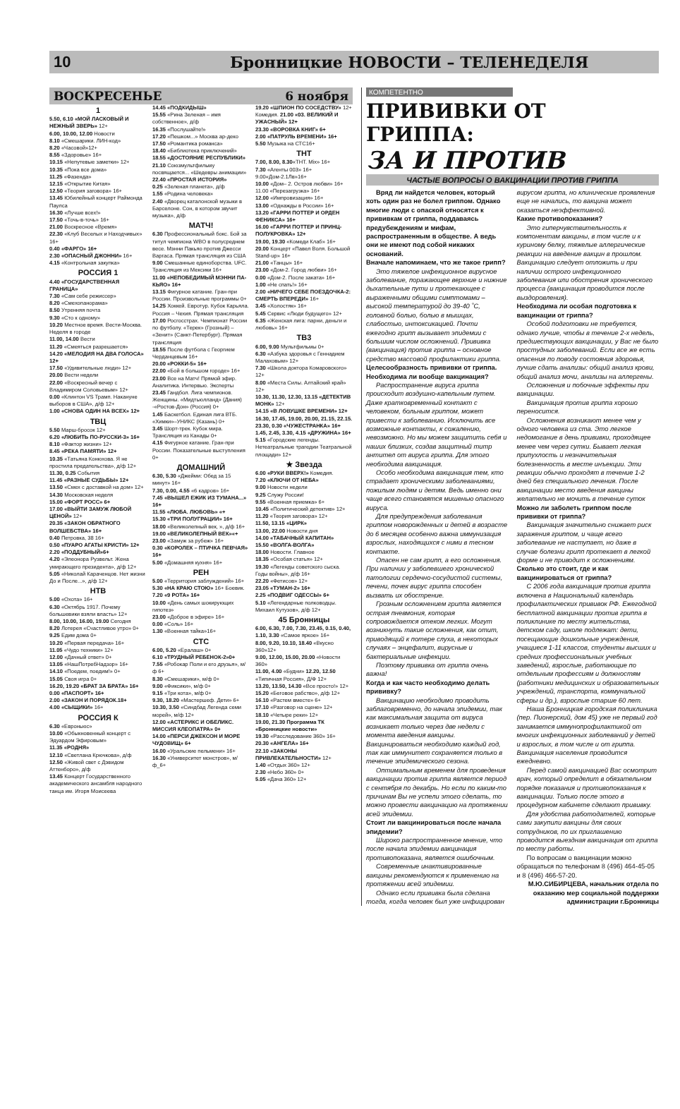10 Бронницкие НОВОСТИ – ТЕЛЕНЕДЕЛЯ
ВОСКРЕСЕНЬЕ 6 ноября
1
5.50, 6.10 «МОЙ ЛАСКОВЫЙ И НЕЖНЫЙ ЗВЕРЬ» 12+
6.00, 10.00, 12.00 Новости
8.10 «Смешарики. ЛИН-код»
8.20 «Часовой»12+
8.55 «Здоровье» 16+
10.15 «Непутевые заметки» 12+
10.35 «Пока все дома»
11.25 «Фазенда»
12.15 «Открытие Китая»
12.50 «Теория заговора» 16+
13.45 Юбилейный концерт Раймонда Паулса
16.30 «Лучше всех!»
17.50 «Точь-в-точь» 16+
21.00 Воскресное «Время»
22.30 «Клуб Веселых и Находчивых» 16+
0.40 «ФАРГО» 16+
2.30 «ОПАСНЫЙ ДЖОННИ» 16+
4.15 «Контрольная закупка»
РОССИЯ 1
4.40 «ГОСУДАРСТВЕННАЯ ГРАНИЦА»
7.30 «Сам себе режиссер»
8.20 «Смехопанорама»
8.50 Утренняя почта
9.30 «Сто к одному»
10.20 Местное время. Вести-Москва. Неделя в городе
11.00, 14.00 Вести
11.20 «Смеяться разрешается»
14.20 «МЕЛОДИЯ НА ДВА ГОЛОСА» 12+
17.50 «Удивительные люди» 12+
20.00 Вести недели
22.00 «Воскресный вечер с Владимиром Соловьевым» 12+
0.00 «Клинтон VS Трамп. Накануне выборов в США», д/ф 12+
1.00 «СНОВА ОДИН НА ВСЕХ» 12+
ТВЦ
5.50 Марш-бросок 12+
6.20 «ЛЮБИТЬ ПО-РУССКИ-3» 16+
8.10 «Фактор жизни» 12+
8.45 «РЕКА ПАМЯТИ» 12+
10.35 «Татьяна Конюхова. Я не простила предательства», д/ф 12+
11.30, 0.25 События
11.45 «РАЗНЫЕ СУДЬБЫ» 12+
13.50 «Смех с доставкой на дом» 12+
14.30 Московская неделя
15.00 «ФОРТ РОСС» 6+
17.00 «ВЫЙТИ ЗАМУЖ ЛЮБОЙ ЦЕНОЙ» 12+
20.35 «ЗАКОН ОБРАТНОГО ВОЛШЕБСТВА» 16+
0.40 Петровка, 38 16+
0.50 «ПУАРО АГАТЫ КРИСТИ» 12+
2.20 «ПОДДУБНЫЙ»6+
4.20 «Элеонора Рузвельт. Жена умирающего президента», д/ф 12+
5.05 «Николай Караченцов. Нет жизни До и После...», д/ф 12+
НТВ
5.00 «Охота» 16+
6.30 «Октябрь 1917. Почему большевики взяли власть» 12+
8.00, 10.00, 16.00, 19.00 Сегодня
8.20 Лотерея «Счастливое утро» 0+
9.25 Едим дома 0+
10.20 «Первая передача» 16+
11.05 «Чудо техники» 12+
12.00 «Дачный ответ» 0+
13.05 «НашПотребНадзор» 16+
14.10 «Поедем, поедим!» 0+
15.05 Своя игра 0+
16.20, 19.20 «БРАТ ЗА БРАТА» 16+
0.00 «ПАСПОРТ» 16+
2.00 «ЗАКОН И ПОРЯДОК.18+
4.00 «СЫЩИКИ» 16+
РОССИЯ К
6.30 «Евроньюс»
10.00 «Обыкновенный концерт с Эдуардом Эфировым»
11.35 «РОДНЯ»
12.10 «Светлана Крючкова», д/ф
12.50 «Живой свет с Дэвидом Аттенборо», д/ф
13.45 Концерт Государственного академического ансамбля народного танца им. Игоря Моисеева
14.45 «ПОДКИДЫШ»
15.55 «Рина Зеленая – имя собственное», д/ф
16.35 «Послушайте!»
17.20 «Пешком...» Москва ар-деко
17.50 «Романтика романса»
18.40 «Библиотека приключений»
18.55 «ДОСТОЯНИЕ РЕСПУБЛИКИ»
21.10 Союзмультфильму посвящается... «Шедевры анимации»
22.40 «ПРОСТАЯ ИСТОРИЯ»
0.25 «Зеленая планета», д/ф
1.55 «Родина человека»
2.40 «Дворец каталонской музыки в Барселоне. Сон, в котором звучит музыка», д/ф
МАТЧ!
6.30 Профессиональный бокс. Бой за титул чемпиона WBO в полусреднем весе. Мэнни Пакьяо против Джесси Варгаса. Прямая трансляция из США
9.00 Смешанные единоборства. UFC. Трансляция из Мексики 16+
11.00 «НЕПОБЕДИМЫЙ МЭННИ ПА-КЬЯО» 16+
13.15 Фигурное катание. Гран-при России. Произвольные программы 0+
14.25 Хоккей. Евротур. Кубок Карьяла. Россия – Чехия. Прямая трансляция
17.00 Росгосстрах. Чемпионат России по футболу. «Терек» (Грозный) – «Зенит» (Санкт-Петербург). Прямая трансляция
18.55 После футбола с Георгием Черданцевым 16+
20.00 «РОККИ-5» 16+
22.00 «Бой в большом городе» 16+
23.00 Все на Матч! Прямой эфир. Аналитика. Интервью. Эксперты
23.45 Гандбол. Лига чемпионов. Женщины. «Мидтьюлланд» (Дания) -«Ростов-Дон» (Россия) 0+
1.45 Баскетбол. Единая лига ВТБ. «Химки»–УНИКС (Казань) 0+
3.45 Шорт-трек. Кубок мира. Трансляция из Канады 0+
4.15 Фигурное катание. Гран-при России. Показательные выступления 0+
ДОМАШНИЙ
6.30, 5.30 «Джейми: Обед за 15 минут» 16+
7.30, 0.00, 4.55 «6 кадров» 16+
7.45 «ВЫШЕЛ ЕЖИК ИЗ ТУМАНА...» 16+
11.55 «ЛЮБА. ЛЮБОВЬ» «+
15.30 «ТРИ ПОЛУГРАЦИИ» 16+
18.00 «Великолепный век, », д/ф 16+
19.00 «ВЕЛИКОЛЕПНЫЙ ВЕК»«+
23.00 «Замуж за рубеж» 16+
0.30 «КОРОЛЕК – ПТИЧКА ПЕВЧАЯ» 16+
5.00 «Домашняя кухня» 16+
РЕН
5.00 «Территория заблуждений» 16+
5.30 «НА КРАЮ СТОЮ» 16+ Боевик. 7.20 «9 РОТА» 16+
10.00 «День самых шокирующих гипотез»
23.00 «Доброе в эфире» 16+
0.00 «Соль» 16+
1.30 «Военная тайка»16+
СТС
6.00, 5.20 «Ералаш» 0+
6.10 «ТРУДНЫЙ РЕБЕНОК-2»0+
7.55 «Робокар Поли и его друзья», м/ф 6+
8.30 «Смешарики», м/ф 0+
9.00 «Фиксики», м/ф 0+
9.15 «Три кота», м/ф 0+
9.30, 18.20 «Мастершеф. Дети» 6+
10.30, 3.50 «Синдбад Легенда семи морей», м/ф 12+
12.00 «АСТЕРИКС И ОБЕЛИКС. МИССИЯ КЛЕОПАТРА» 0+
14.00 «ПЕРСИ ДЖЕКСОН И МОРЕ ЧУДОВИЩ» 6+
16.00 «Уральские пельмени» 16+
16.30 «Университет монстров», м/ф_6+
19.20 «ШПИОН ПО СОСЕДСТВУ» 12+ Комедия. 21.00 «03. ВЕЛИКИЙ И УЖАСНЫЙ» 12+
23.30 «ВОРОВКА КНИГ» 6+
2.00 «ПАТРУЛЬ ВРЕМЕНИ» 16+
5.50 Музыка на СТС16+
ТНТ
7.00, 8.00, 8.30«ТНТ. Mix» 16+
7.30 «Агенты 003» 16+
9.00«Дом-2.1Лв»16+
10.00 «Дом– 2. Остров любви» 16+
11.00 «Перезагрузка» 16+
12.00 «Импровизация» 16+
13.00 «Однажды в России» 16+
13.20 «ГАРРИ ПОТТЕР И ОРДЕН ФЕНИКСА» 16+
16.00 «ГАРРИ ПОТТЕР И ПРИНЦ-ПОЛУКРОВКА» 12+
19.00, 19.30 «Комеди Клаб» 16+
20.00 Концерт «Павел Воля. Большой Stand-up» 16+
21.00 «Танцы» 16+
23.00 «Дом-2. Город любви» 16+
0.00 «Дом-2. После заката» 16+
1.00 «Не спать!» 16+
2.00 «НИЧЕГО СЕБЕ ПОЕЗДОЧКА-2: СМЕРТЬ ВПЕРЕДИ» 16+
3.45 «Холостяк» 16+
5.45 Сервис «Люди будущего» 12+
6.35 «Женская лига: парни, деньги и любовь» 16+
ТВ3
6.00, 9.00 Мультфильмы 0+
6.30 «Азбука здоровья с Геннадием Малаховым» 12+
7.30 «Школа доктора Комаровского» 12+
8.00 «Места Силы. Алтайский край» 12+
10.30, 11.30, 12.30, 13.15 «ДЕТЕКТИВ МОНК» 12+
14.15 «В ЛОВУШКЕ ВРЕМЕНИ» 12+
16.30, 17.45, 19.00, 20.00, 21.15, 22.15. 23.30, 0.30 «ЧУЖЕСТРАНКА» 16+
1.45, 2.45, 3.30, 4.15 «ДРУЖИНА» 16+
5.15 «Городские легенды. Нетеатральные трагедии Театральной площади» 12+
★ Звезда
6.00 «РУКИ ВВЕРХ!» Комедия.
7.20 «КЛЮЧИ ОТ НЕБА»
9.00 Новости недели
9.25 Служу России!
9.55 «Военная приемка» 6+
10.45 «Политический детектив» 12+
11.20 «Теория заговора» 12+
11.50, 13.15 «ЦИРК»
13.00, 22.00 Новости дня
14.00 «ТАБАЧНЫЙ КАПИТАН»
15.50 «ВОЛГА-ВОЛГА»
18.00 Новости. Главное
18.35 «Особая статья» 12+
19.30 «Легенды советского сыска. Годы войны», д/ф 16+
22.20 «Фетисов» 12+
23.05 «ТУМАН-2» 16+
2.25 «ПОДВИГ ОДЕССЫ» 6+
5.10 «Легендарные полководцы. Михаил Кутузов», д/ф 12+
45 Бронницы
6.00, 6.30, 7.00, 7.30, 23.45, 0.15, 0.40, 1.10, 3.30 «Самое яркое» 16+
8.00, 9.20, 10.10, 18.40 «Вкусно 360»12+
9.00, 12.00, 15.00, 20.00 «Новости 360»
11.00, 4.00 «Будни» 12.20, 12.50 «Типичная Россия», Д/Ф 12+
13.20, 13.50, 14.30 «Все просто!» 12+
15.20 «Беговое рабство», д/ф 12+
16.10 «Растем вместе» 6+
17.10 «Разговор на сцене» 12+
18.10 «Четыре реки» 12+
19.00, 21.30 Программа ТК «Бронницкие новости»
19.30 «Расследование 360» 16+
20.30 «АНГЕЛА» 16+
22.10 «ЗАКОНЫ ПРИВЛЕКАТЕЛЬНОСТИ» 12+
1.40 «Отдых 360» 12+
2.30 «Небо 360» 0+
5.05 «Дача 360» 12+
КОМПЕТЕНТНО
ПРИВИВКИ ОТ ГРИППА:
ЗА И ПРОТИВ
ЧАСТЫЕ ВОПРОСЫ О ВАКЦИНАЦИИ ПРОТИВ ГРИППА
Вряд ли найдется человек, который хоть один раз не болел гриппом. Однако многие люди с опаской относятся к прививкам от гриппа, поддаваясь предубеждениям и мифам, распространенным в обществе. А ведь они не имеют под собой никаких оснований.
Вначале напоминаем, что же такое грипп?
Это тяжелое инфекционное вирусное заболевание, поражающее верхние и нижние дыхательные пути и протекающее с выраженными общими симптомами – высокой температурой до 39-40 ˚С, головной болью, болью в мышцах, слабостью, интоксикацией. Почти ежегодно грипп вызывает эпидемии с большим числом осложнений. Прививка (вакцинация) против гриппа – основное средство массовой профилактики гриппа.
Целесообразность прививки от гриппа. Необходима ли вообще вакцинация?
Распространение вируса гриппа происходит воздушно-капельным путем. Даже кратковременный контакт с человеком, больным гриппом, может привести к заболеванию. Исключить все возможные контакты, к сожалению, невозможно. Но мы можем защитить себя и наших близких, создав защитный титр антител от вируса гриппа. Для этого необходима вакцинация.
Особо необходима вакцинация тем, кто страдает хроническими заболеваниями, пожилым людям и детям. Ведь именно они чаще всего становятся мишенью опасного вируса.
Для предупреждения заболевания гриппом новорожденных и детей в возрасте до 6 месяцев особенно важна иммунизация взрослых, находящихся с ними в тесном контакте.
Опасен не сам грипп, а его осложнения. При наличии у заболевшего хронической патологии сердечно-сосудистой системы, печени, почек вирус гриппа способен вызвать их обострение.
Грозным осложнением гриппа является острая пневмония, которая сопровождается отеком легких. Могут возникнуть такие осложнения, как отит, приводящий к потере слуха, в некоторых случаях – энцефалит, вирусные и бактериальные инфекции.
Поэтому прививка от гриппа очень важна!
Когда и как часто необходимо делать прививку?
Вакцинацию необходимо проводить заблаговременно, до начала эпидемии, так как максимальная защита от вируса возникает только через две недели с момента введения вакцины. Вакцинироваться необходимо каждый год, так как иммунитет сохраняется только в течение эпидемического сезона.
Оптимальным временем для проведения вакцинации против гриппа является период с сентября по декабрь. Но если по каким-то причинам Вы не успели этого сделать, то можно провести вакцинацию на протяжении всей эпидемии.
Стоит ли вакцинироваться после начала эпидемии?
Широко распространенное мнение, что после начала эпидемии вакцинация противопоказана, является ошибочным.
Современные инактивированные вакцины рекомендуются к применению на протяжении всей эпидемии.
Однако если прививка была сделана тогда, когда человек был уже инфицирован вирусом гриппа, но клинические проявления еще не начались, то вакцина может оказаться неэффективной.
Какие противопоказания?
Это гиперчувствительность к компонентам вакцины, в том числе и к куриному белку, тяжелые аллергические реакции на введение вакцин в прошлом. Вакцинацию следует отложить и при наличии острого инфекционного заболевания или обострения хронического процесса (вакцинация проводится после выздоровления).
Необходима ли особая подготовка к вакцинации от гриппа?
Особой подготовки не требуется, однако лучше, чтобы в течение 2-х недель, предшествующих вакцинации, у Вас не было простудных заболеваний. Если все же есть опасения по поводу состояния здоровья, лучше сдать анализы: общий анализ крови, общий анализ мочи, анализы на аллергены.
Осложнения и побочные эффекты при вакцинации.
Вакцинация против гриппа хорошо переносится.
Осложнения возникают менее чем у одного человека из ста. Это легкое недомогание в день прививки, проходящее менее чем через сутки. Бывает легкая припухлость и незначительная болезненность в месте инъекции. Эти реакции обычно проходят в течение 1-2 дней без специального лечения. После вакцинации место введения вакцины желательно не мочить в течение суток
Можно ли заболеть гриппом после прививки от гриппа?
Вакцинация значительно снижает риск заражения гриппом, и чаще всего заболевание не наступает, но даже в случае болезни грипп протекает в легкой форме и не приводит к осложнениям.
Сколько это стоит, где и как вакцинироваться от гриппа?
С 2006 года вакцинация против гриппа включена в Национальный календарь профилактических прививок РФ. Ежегодной бесплатной вакцинации против гриппа в поликлинике по месту жительства, детском саду, школе подлежат: дети, посещающие дошкольные учреждения, учащиеся 1-11 классов, студенты высших и средних профессиональных учебных заведений, взрослые, работающие по отдельным профессиям и должностям (работники медицинских и образовательных учреждений, транспорта, коммунальной сферы и др.), взрослые старше 60 лет.
Наша Бронницкая городская поликлиника (пер. Пионерский, дом 45) уже не первый год занимается иммунопрофилактикой от многих инфекционных заболеваний у детей и взрослых, в том числе и от гриппа. Вакцинация населения проводится ежедневно.
Перед самой вакцинацией Вас осмотрит врач, который определит в обязательном порядке показания и противопоказания к вакцинации. Только после этого в процедурном кабинете сделают прививку.
Для удобства работодателей, которые сами закупили вакцины для своих сотрудников, по их приглашению проводится выездная вакцинация от гриппа по месту работы.
По вопросам о вакцинации можно обращаться по телефонам 8 (496) 464-45-05 и 8 (496) 466-57-20.
М.Ю.СИБИРЦЕВА, начальник отдела по оказанию мер социальной поддержки администрации г.Бронницы